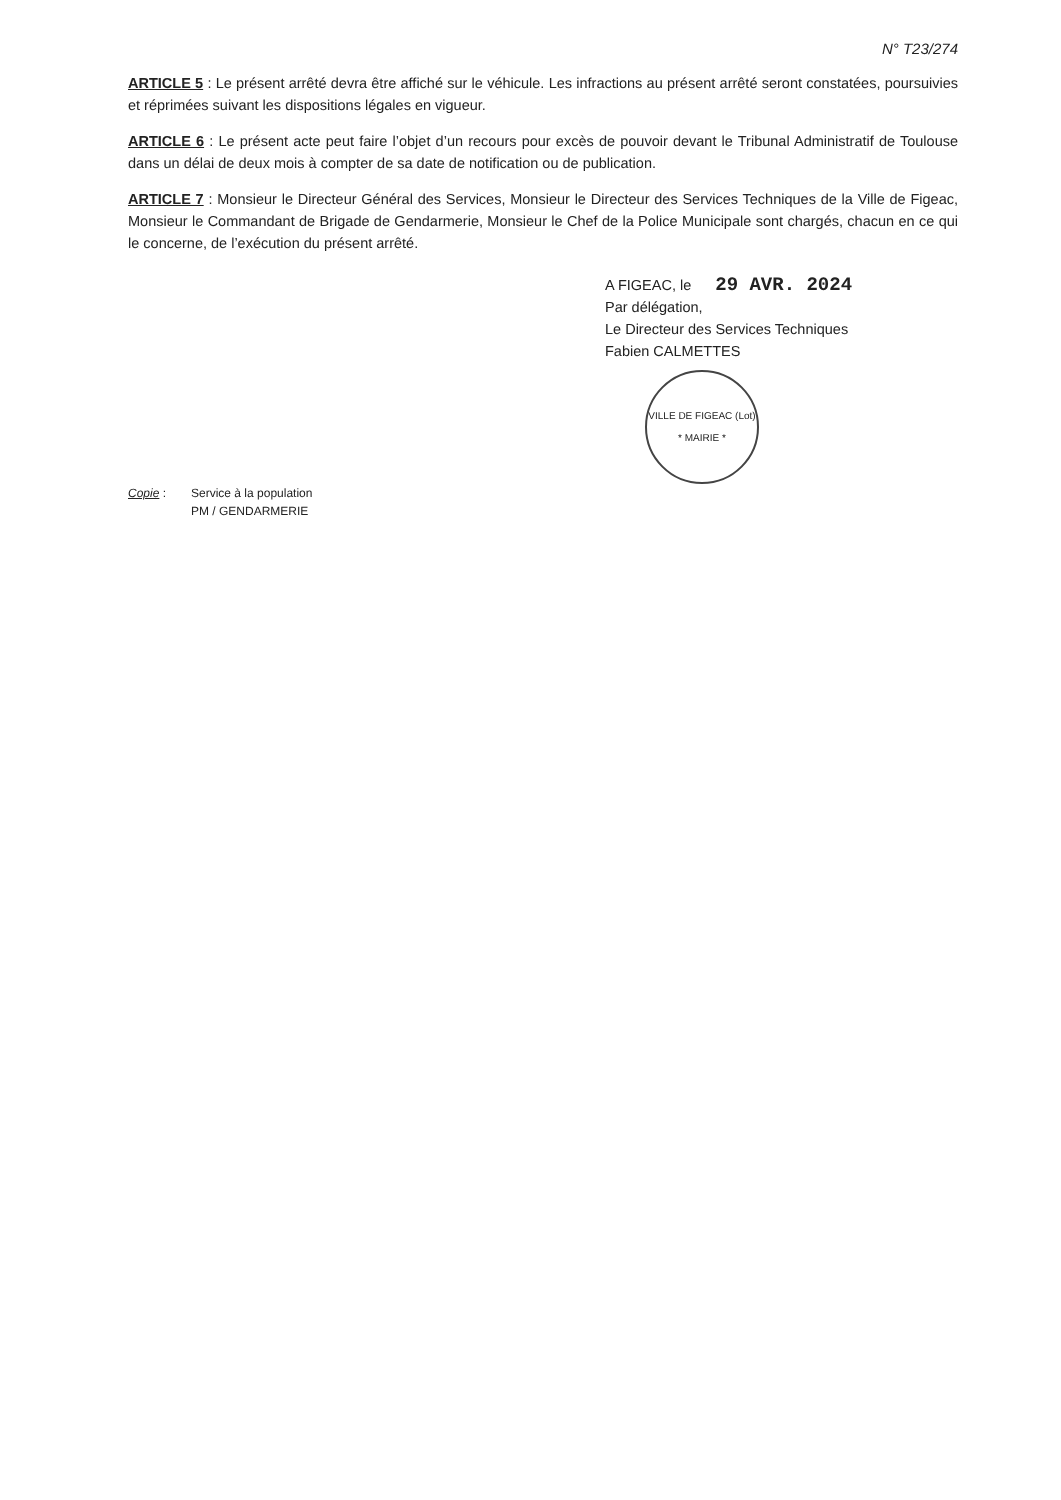N° T23/274
ARTICLE 5 : Le présent arrêté devra être affiché sur le véhicule. Les infractions au présent arrêté seront constatées, poursuivies et réprimées suivant les dispositions légales en vigueur.
ARTICLE 6 : Le présent acte peut faire l’objet d’un recours pour excès de pouvoir devant le Tribunal Administratif de Toulouse dans un délai de deux mois à compter de sa date de notification ou de publication.
ARTICLE 7 : Monsieur le Directeur Général des Services, Monsieur le Directeur des Services Techniques de la Ville de Figeac, Monsieur le Commandant de Brigade de Gendarmerie, Monsieur le Chef de la Police Municipale sont chargés, chacun en ce qui le concerne, de l’exécution du présent arrêté.
A FIGEAC, le 29 AVR. 2024
Par délégation,
Le Directeur des Services Techniques
Fabien CALMETTES
VILLE DE FIGEAC (Lot)
* MAIRIE *
Copie : Service à la population
PM / GENDARMERIE